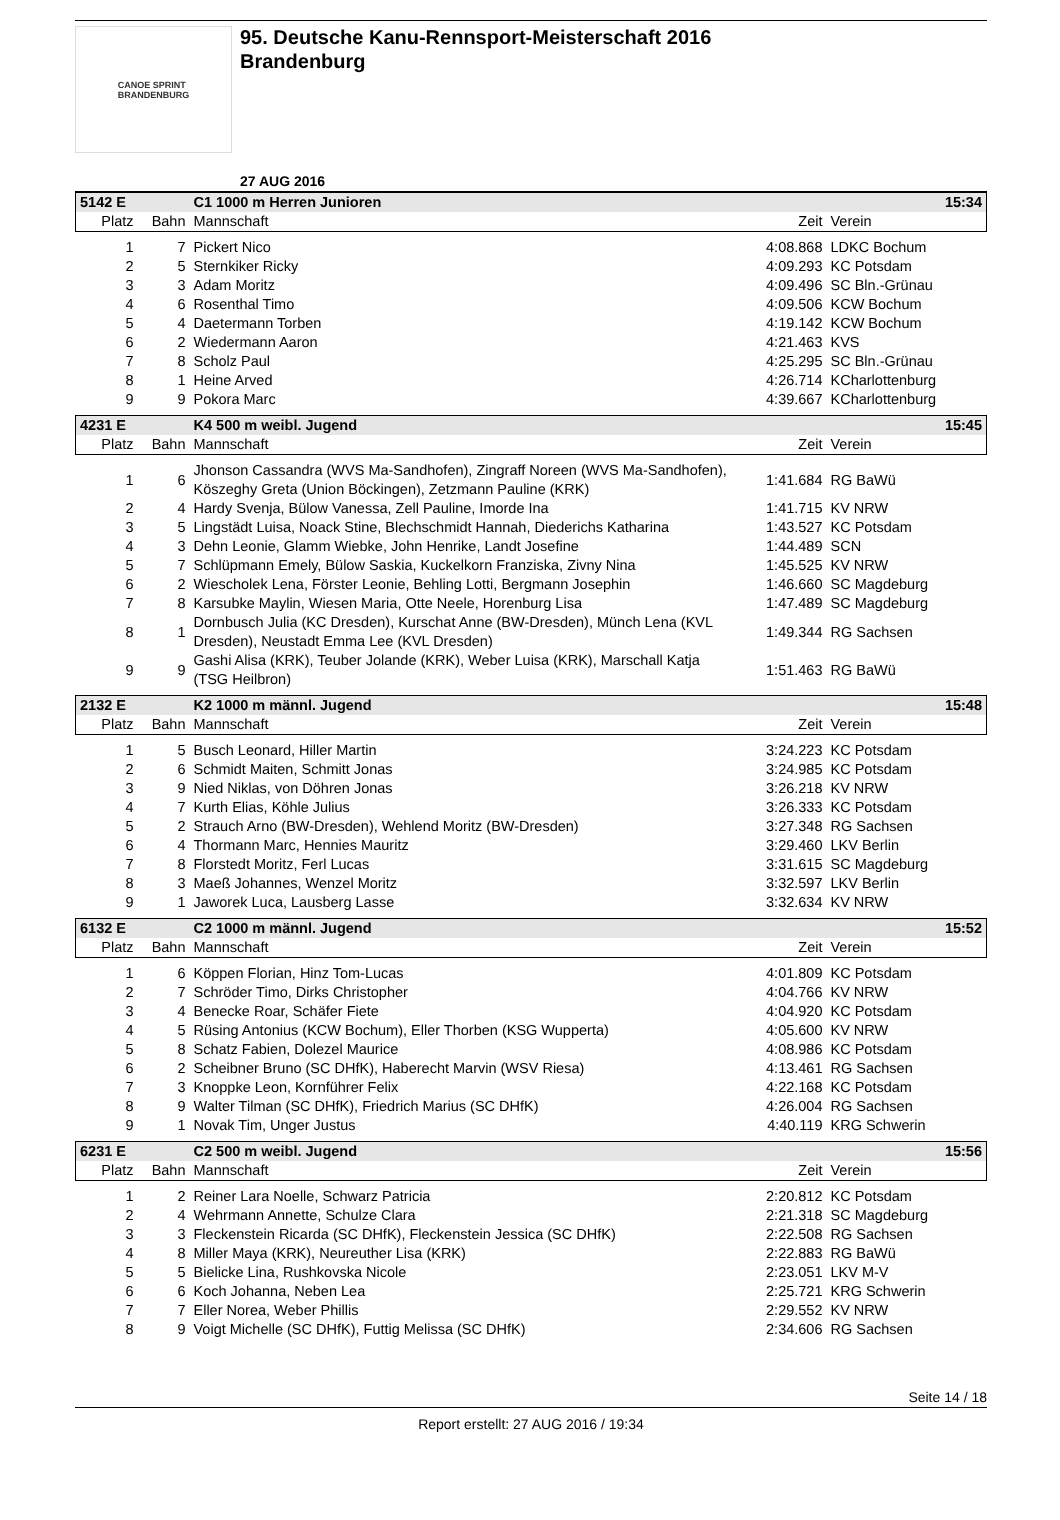CANOE SPRINT
BRANDENBURG
95. Deutsche Kanu-Rennsport-Meisterschaft 2016
Brandenburg
27 AUG 2016
| 5142 E | | C1 1000 m Herren Junioren | | 15:34 |
| Platz | Bahn | Mannschaft | Zeit | Verein |
| 1 | 7 | Pickert Nico | 4:08.868 | LDKC Bochum |
| 2 | 5 | Sternkiker Ricky | 4:09.293 | KC Potsdam |
| 3 | 3 | Adam Moritz | 4:09.496 | SC Bln.-Grünau |
| 4 | 6 | Rosenthal Timo | 4:09.506 | KCW Bochum |
| 5 | 4 | Daetermann Torben | 4:19.142 | KCW Bochum |
| 6 | 2 | Wiedermann Aaron | 4:21.463 | KVS |
| 7 | 8 | Scholz Paul | 4:25.295 | SC Bln.-Grünau |
| 8 | 1 | Heine Arved | 4:26.714 | KCharlottenburg |
| 9 | 9 | Pokora Marc | 4:39.667 | KCharlottenburg |
| 4231 E | | K4 500 m weibl. Jugend | | 15:45 |
| Platz | Bahn | Mannschaft | Zeit | Verein |
| 1 | 6 | Jhonson Cassandra (WVS Ma-Sandhofen), Zingraff Noreen (WVS Ma-Sandhofen), Köszeghy Greta (Union Böckingen), Zetzmann Pauline (KRK) | 1:41.684 | RG BaWü |
| 2 | 4 | Hardy Svenja, Bülow Vanessa, Zell Pauline, Imorde Ina | 1:41.715 | KV NRW |
| 3 | 5 | Lingstädt Luisa, Noack Stine, Blechschmidt Hannah, Diederichs Katharina | 1:43.527 | KC Potsdam |
| 4 | 3 | Dehn Leonie, Glamm Wiebke, John Henrike, Landt Josefine | 1:44.489 | SCN |
| 5 | 7 | Schlüpmann Emely, Bülow Saskia, Kuckelkorn Franziska, Zivny Nina | 1:45.525 | KV NRW |
| 6 | 2 | Wiescholek Lena, Förster Leonie, Behling Lotti, Bergmann Josephin | 1:46.660 | SC Magdeburg |
| 7 | 8 | Karsubke Maylin, Wiesen Maria, Otte Neele, Horenburg Lisa | 1:47.489 | SC Magdeburg |
| 8 | 1 | Dornbusch Julia (KC Dresden), Kurschat Anne (BW-Dresden), Münch Lena (KVL Dresden), Neustadt Emma Lee (KVL Dresden) | 1:49.344 | RG Sachsen |
| 9 | 9 | Gashi Alisa (KRK), Teuber Jolande (KRK), Weber Luisa (KRK), Marschall Katja (TSG Heilbron) | 1:51.463 | RG BaWü |
| 2132 E | | K2 1000 m männl. Jugend | | 15:48 |
| Platz | Bahn | Mannschaft | Zeit | Verein |
| 1 | 5 | Busch Leonard, Hiller Martin | 3:24.223 | KC Potsdam |
| 2 | 6 | Schmidt Maiten, Schmitt Jonas | 3:24.985 | KC Potsdam |
| 3 | 9 | Nied Niklas, von Döhren Jonas | 3:26.218 | KV NRW |
| 4 | 7 | Kurth Elias, Köhle Julius | 3:26.333 | KC Potsdam |
| 5 | 2 | Strauch Arno (BW-Dresden), Wehlend Moritz (BW-Dresden) | 3:27.348 | RG Sachsen |
| 6 | 4 | Thormann Marc, Hennies Mauritz | 3:29.460 | LKV Berlin |
| 7 | 8 | Florstedt Moritz, Ferl Lucas | 3:31.615 | SC Magdeburg |
| 8 | 3 | Maeß Johannes, Wenzel Moritz | 3:32.597 | LKV Berlin |
| 9 | 1 | Jaworek Luca, Lausberg Lasse | 3:32.634 | KV NRW |
| 6132 E | | C2 1000 m männl. Jugend | | 15:52 |
| Platz | Bahn | Mannschaft | Zeit | Verein |
| 1 | 6 | Köppen Florian, Hinz Tom-Lucas | 4:01.809 | KC Potsdam |
| 2 | 7 | Schröder Timo, Dirks Christopher | 4:04.766 | KV NRW |
| 3 | 4 | Benecke Roar, Schäfer Fiete | 4:04.920 | KC Potsdam |
| 4 | 5 | Rüsing Antonius (KCW Bochum), Eller Thorben (KSG Wupperta) | 4:05.600 | KV NRW |
| 5 | 8 | Schatz Fabien, Dolezel Maurice | 4:08.986 | KC Potsdam |
| 6 | 2 | Scheibner Bruno (SC DHfK), Haberecht Marvin (WSV Riesa) | 4:13.461 | RG Sachsen |
| 7 | 3 | Knoppke Leon, Kornführer Felix | 4:22.168 | KC Potsdam |
| 8 | 9 | Walter Tilman (SC DHfK), Friedrich Marius (SC DHfK) | 4:26.004 | RG Sachsen |
| 9 | 1 | Novak Tim, Unger Justus | 4:40.119 | KRG Schwerin |
| 6231 E | | C2 500 m weibl. Jugend | | 15:56 |
| Platz | Bahn | Mannschaft | Zeit | Verein |
| 1 | 2 | Reiner Lara Noelle, Schwarz Patricia | 2:20.812 | KC Potsdam |
| 2 | 4 | Wehrmann Annette, Schulze Clara | 2:21.318 | SC Magdeburg |
| 3 | 3 | Fleckenstein Ricarda (SC DHfK), Fleckenstein Jessica (SC DHfK) | 2:22.508 | RG Sachsen |
| 4 | 8 | Miller Maya (KRK), Neureuther Lisa (KRK) | 2:22.883 | RG BaWü |
| 5 | 5 | Bielicke Lina, Rushkovska Nicole | 2:23.051 | LKV M-V |
| 6 | 6 | Koch Johanna, Neben Lea | 2:25.721 | KRG Schwerin |
| 7 | 7 | Eller Norea, Weber Phillis | 2:29.552 | KV NRW |
| 8 | 9 | Voigt Michelle (SC DHfK), Futtig Melissa (SC DHfK) | 2:34.606 | RG Sachsen |
Seite 14 / 18
Report erstellt: 27 AUG 2016 / 19:34